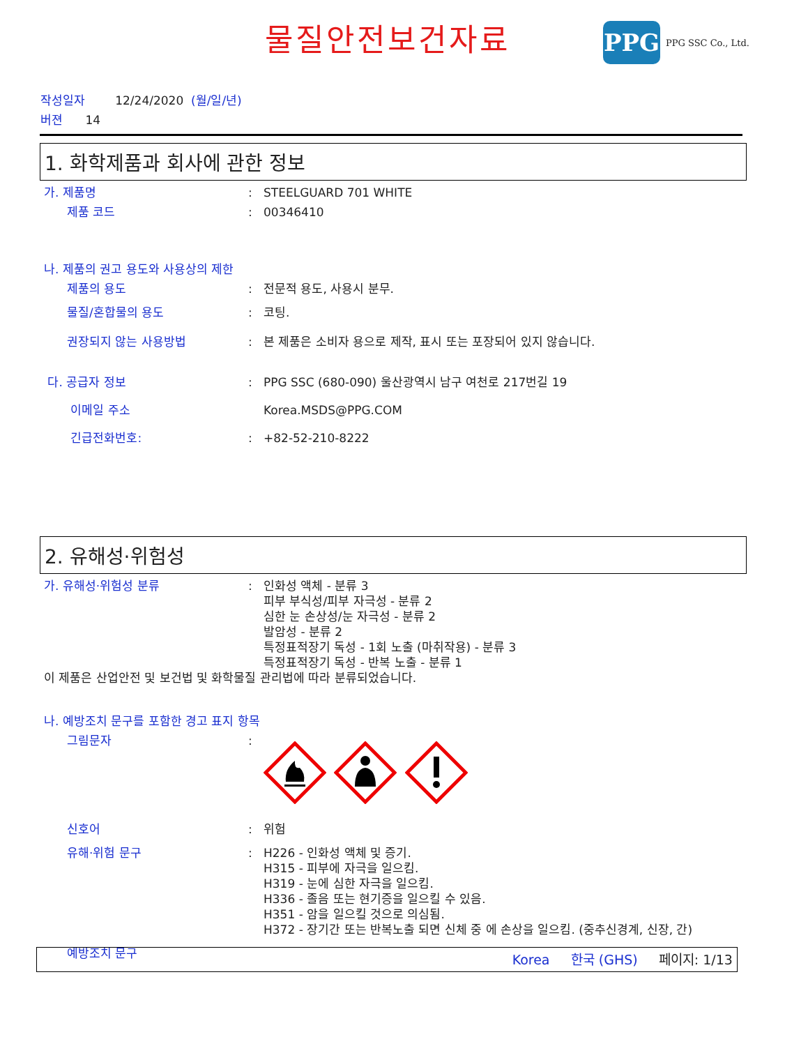물질안전보건자료 PPG PPG SSC Co., Ltd.
작성일자 12/24/2020 (월/일/년)
버젼 14
1. 화학제품과 회사에 관한 정보
가. 제품명 : STEELGUARD 701 WHITE
제품 코드 : 00346410
나. 제품의 권고 용도와 사용상의 제한
제품의 용도 : 전문적 용도, 사용시 분무.
물질/혼합물의 용도 : 코팅.
권장되지 않는 사용방법 : 본 제품은 소비자 용으로 제작, 표시 또는 포장되어 있지 않습니다.
다. 공급자 정보 : PPG SSC (680-090) 울산광역시 남구 여천로 217번길 19
이메일 주소 Korea.MSDS@PPG.COM
긴급전화번호: : +82-52-210-8222
2. 유해성·위험성
가. 유해성·위험성 분류 : 인화성 액체 - 분류 3
피부 부식성/피부 자극성 - 분류 2
심한 눈 손상성/눈 자극성 - 분류 2
발암성 - 분류 2
특정표적장기 독성 - 1회 노출 (마취작용) - 분류 3
특정표적장기 독성 - 반복 노출 - 분류 1
이 제품은 산업안전 및 보건법 및 화학물질 관리법에 따라 분류되었습니다.
나. 예방조치 문구를 포함한 경고 표지 항목
그림문자 :
신호어 : 위험
유해·위험 문구 : H226 - 인화성 액체 및 증기.
H315 - 피부에 자극을 일으킴.
H319 - 눈에 심한 자극을 일으킴.
H336 - 졸음 또는 현기증을 일으킬 수 있음.
H351 - 암을 일으킬 것으로 의심됨.
H372 - 장기간 또는 반복노출 되면 신체 중 에 손상을 일으킴. (중추신경계, 신장, 간)
예방조치 문구
Korea 한국 (GHS) 페이지: 1/13